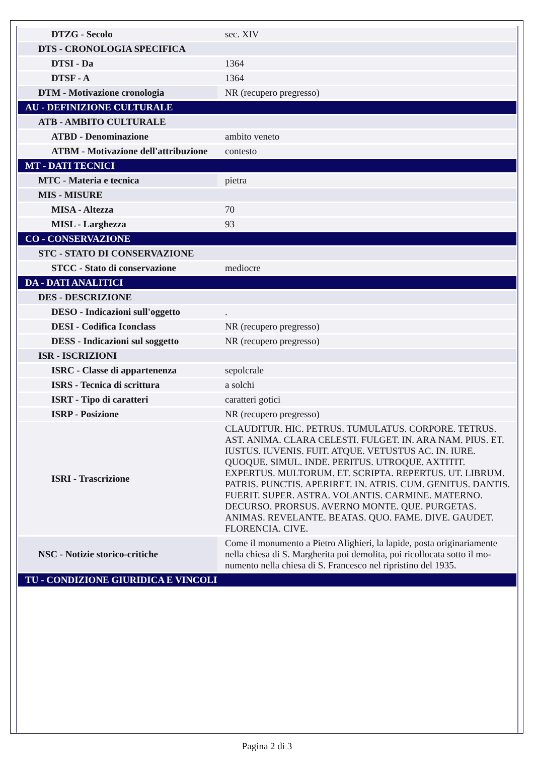| DTZG - Secolo | sec. XIV |
| DTS - CRONOLOGIA SPECIFICA | |
| DTSI - Da | 1364 |
| DTSF - A | 1364 |
| DTM - Motivazione cronologia | NR (recupero pregresso) |
| AU - DEFINIZIONE CULTURALE | |
| ATB - AMBITO CULTURALE | |
| ATBD - Denominazione | ambito veneto |
| ATBM - Motivazione dell'attribuzione | contesto |
| MT - DATI TECNICI | |
| MTC - Materia e tecnica | pietra |
| MIS - MISURE | |
| MISA - Altezza | 70 |
| MISL - Larghezza | 93 |
| CO - CONSERVAZIONE | |
| STC - STATO DI CONSERVAZIONE | |
| STCC - Stato di conservazione | mediocre |
| DA - DATI ANALITICI | |
| DES - DESCRIZIONE | |
| DESO - Indicazioni sull'oggetto | . |
| DESI - Codifica Iconclass | NR (recupero pregresso) |
| DESS - Indicazioni sul soggetto | NR (recupero pregresso) |
| ISR - ISCRIZIONI | |
| ISRC - Classe di appartenenza | sepolcrale |
| ISRS - Tecnica di scrittura | a solchi |
| ISRT - Tipo di caratteri | caratteri gotici |
| ISRP - Posizione | NR (recupero pregresso) |
| ISRI - Trascrizione | CLAUDITUR. HIC. PETRUS. TUMULATUS. CORPORE. TETRUS. AST. ANIMA. CLARA CELESTI. FULGET. IN. ARA NAM. PIUS. ET. IUSTUS. IUVENIS. FUIT. ATQUE. VETUSTUS AC. IN. IURE. QUOQUE. SIMUL. INDE. PERITUS. UTROQUE. AXTITIT. EXPERTUS. MULTORUM. ET. SCRIPTA. REPERTUS. UT. LIBRUM. PATRIS. PUNCTIS. APERIRET. IN. ATRIS. CUM. GENITUS. DANTIS. FUERIT. SUPER. ASTRA. VOLANTIS. CARMINE. MATERNO. DECURSO. PRORSUS. AVERNO MONTE. QUE. PURGETAS. ANIMAS. REVELANTE. BEATAS. QUO. FAME. DIVE. GAUDET. FLORENCIA. CIVE. |
| NSC - Notizie storico-critiche | Come il monumento a Pietro Alighieri, la lapide, posta originariamente nella chiesa di S. Margherita poi demolita, poi ricollocata sotto il mo- numento nella chiesa di S. Francesco nel ripristino del 1935. |
| TU - CONDIZIONE GIURIDICA E VINCOLI | |
Pagina 2 di 3